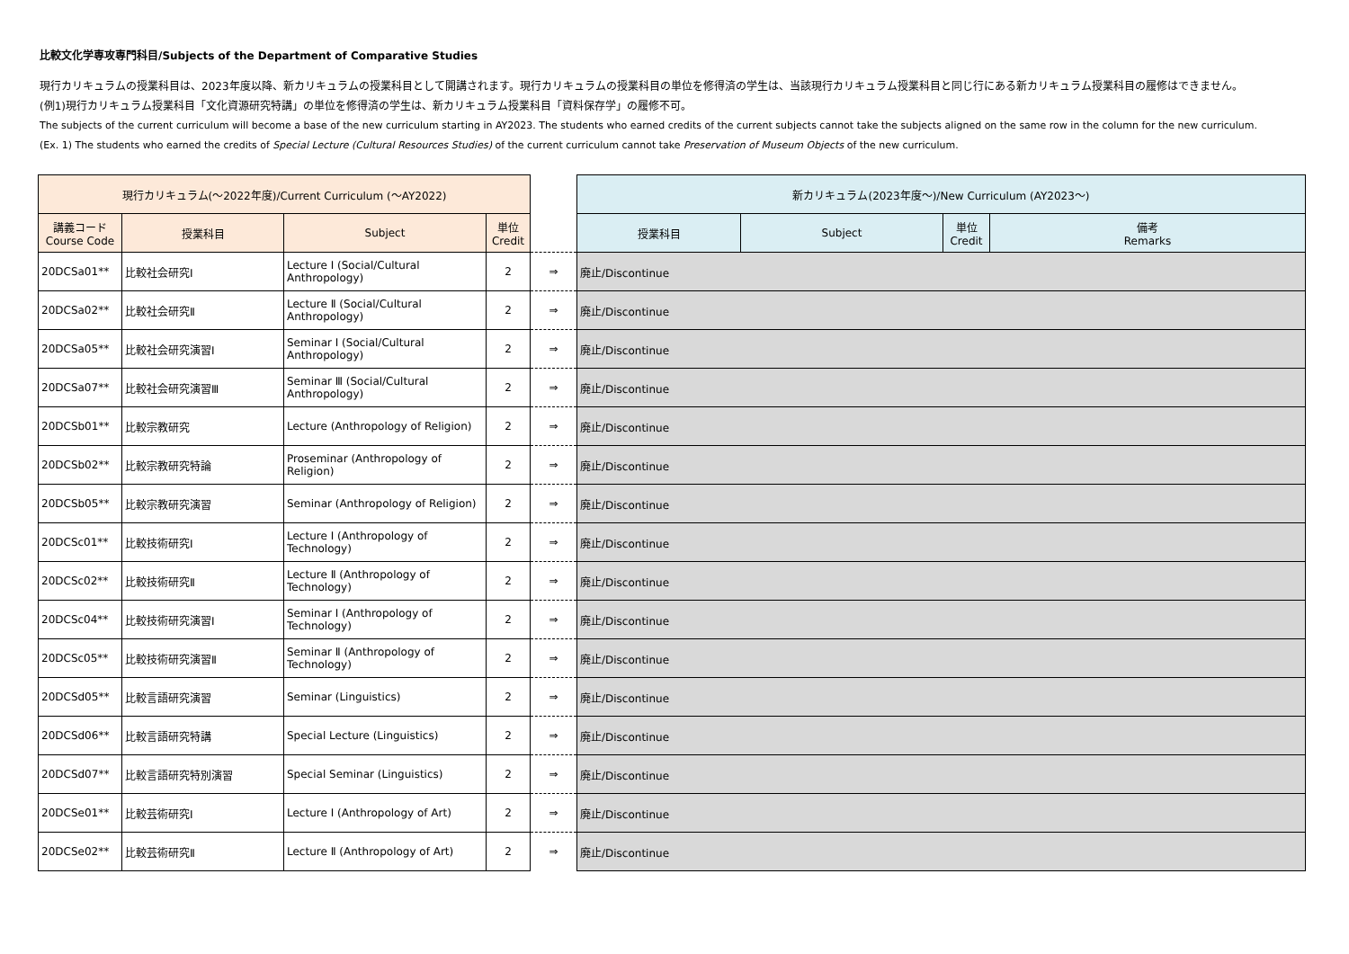比較文化学専攻専門科目/Subjects of the Department of Comparative Studies
現行カリキュラムの授業科目は、2023年度以降、新カリキュラムの授業科目として開講されます。現行カリキュラムの授業科目の単位を修得済の学生は、当該現行カリキュラム授業科目と同じ行にある新カリキュラム授業科目の履修はできません。
(例1)現行カリキュラム授業科目「文化資源研究特講」の単位を修得済の学生は、新カリキュラム授業科目「資料保存学」の履修不可。
The subjects of the current curriculum will become a base of the new curriculum starting in AY2023. The students who earned credits of the current subjects cannot take the subjects aligned on the same row in the column for the new curriculum.
(Ex. 1) The students who earned the credits of Special Lecture (Cultural Resources Studies) of the current curriculum cannot take Preservation of Museum Objects of the new curriculum.
| 現行カリキュラム(～2022年度)/Current Curriculum (～AY2022) | | | | | 新カリキュラム(2023年度～)/New Curriculum (AY2023～) | | | |
| --- | --- | --- | --- | --- | --- | --- | --- | --- |
| 講義コード Course Code | 授業科目 | Subject | 単位 Credit | | 授業科目 | Subject | 単位 Credit | 備考 Remarks |
| 20DCSa01** | 比較社会研究Ⅰ | Lecture Ⅰ (Social/Cultural Anthropology) | 2 | ⇒ | 廃止/Discontinue | | | |
| 20DCSa02** | 比較社会研究Ⅱ | Lecture Ⅱ (Social/Cultural Anthropology) | 2 | ⇒ | 廃止/Discontinue | | | |
| 20DCSa05** | 比較社会研究演習Ⅰ | Seminar Ⅰ (Social/Cultural Anthropology) | 2 | ⇒ | 廃止/Discontinue | | | |
| 20DCSa07** | 比較社会研究演習Ⅲ | Seminar Ⅲ (Social/Cultural Anthropology) | 2 | ⇒ | 廃止/Discontinue | | | |
| 20DCSb01** | 比較宗教研究 | Lecture (Anthropology of Religion) | 2 | ⇒ | 廃止/Discontinue | | | |
| 20DCSb02** | 比較宗教研究特論 | Proseminar (Anthropology of Religion) | 2 | ⇒ | 廃止/Discontinue | | | |
| 20DCSb05** | 比較宗教研究演習 | Seminar (Anthropology of Religion) | 2 | ⇒ | 廃止/Discontinue | | | |
| 20DCSc01** | 比較技術研究Ⅰ | Lecture Ⅰ (Anthropology of Technology) | 2 | ⇒ | 廃止/Discontinue | | | |
| 20DCSc02** | 比較技術研究Ⅱ | Lecture Ⅱ (Anthropology of Technology) | 2 | ⇒ | 廃止/Discontinue | | | |
| 20DCSc04** | 比較技術研究演習Ⅰ | Seminar Ⅰ (Anthropology of Technology) | 2 | ⇒ | 廃止/Discontinue | | | |
| 20DCSc05** | 比較技術研究演習Ⅱ | Seminar Ⅱ (Anthropology of Technology) | 2 | ⇒ | 廃止/Discontinue | | | |
| 20DCSd05** | 比較言語研究演習 | Seminar (Linguistics) | 2 | ⇒ | 廃止/Discontinue | | | |
| 20DCSd06** | 比較言語研究特講 | Special Lecture (Linguistics) | 2 | ⇒ | 廃止/Discontinue | | | |
| 20DCSd07** | 比較言語研究特別演習 | Special Seminar (Linguistics) | 2 | ⇒ | 廃止/Discontinue | | | |
| 20DCSe01** | 比較芸術研究Ⅰ | Lecture Ⅰ (Anthropology of Art) | 2 | ⇒ | 廃止/Discontinue | | | |
| 20DCSe02** | 比較芸術研究Ⅱ | Lecture Ⅱ (Anthropology of Art) | 2 | ⇒ | 廃止/Discontinue | | | |